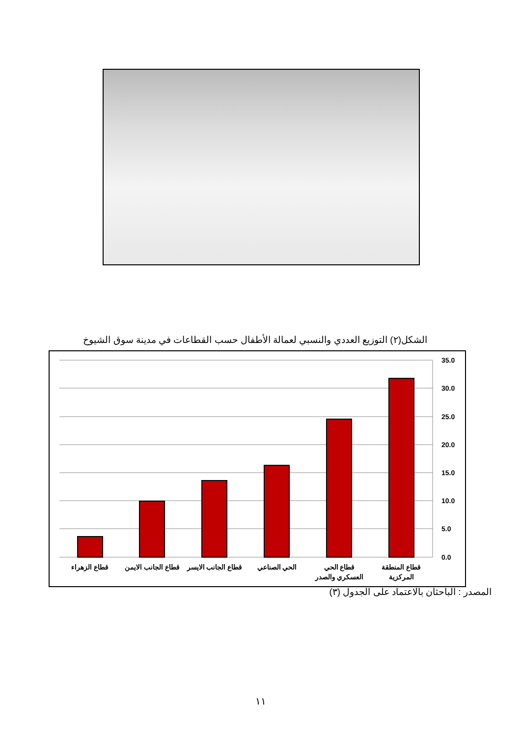الشكل(٢) التوزيع العددي والنسبي لعمالة الأطفال حسب القطاعات في مدينة سوق الشيوخ
35.0
30.0
25.0
20.0
15.0
10.0
5.0
0.0
قطاع المنطقة
المركزية
قطاع الحي
العسكري والصدر
الحي الصناعي
قطاع الجانب الايسر
قطاع الجانب الايمن
قطاع الزهراء
المصدر : الباحثان بالاعتماد على الجدول (٣)
١١